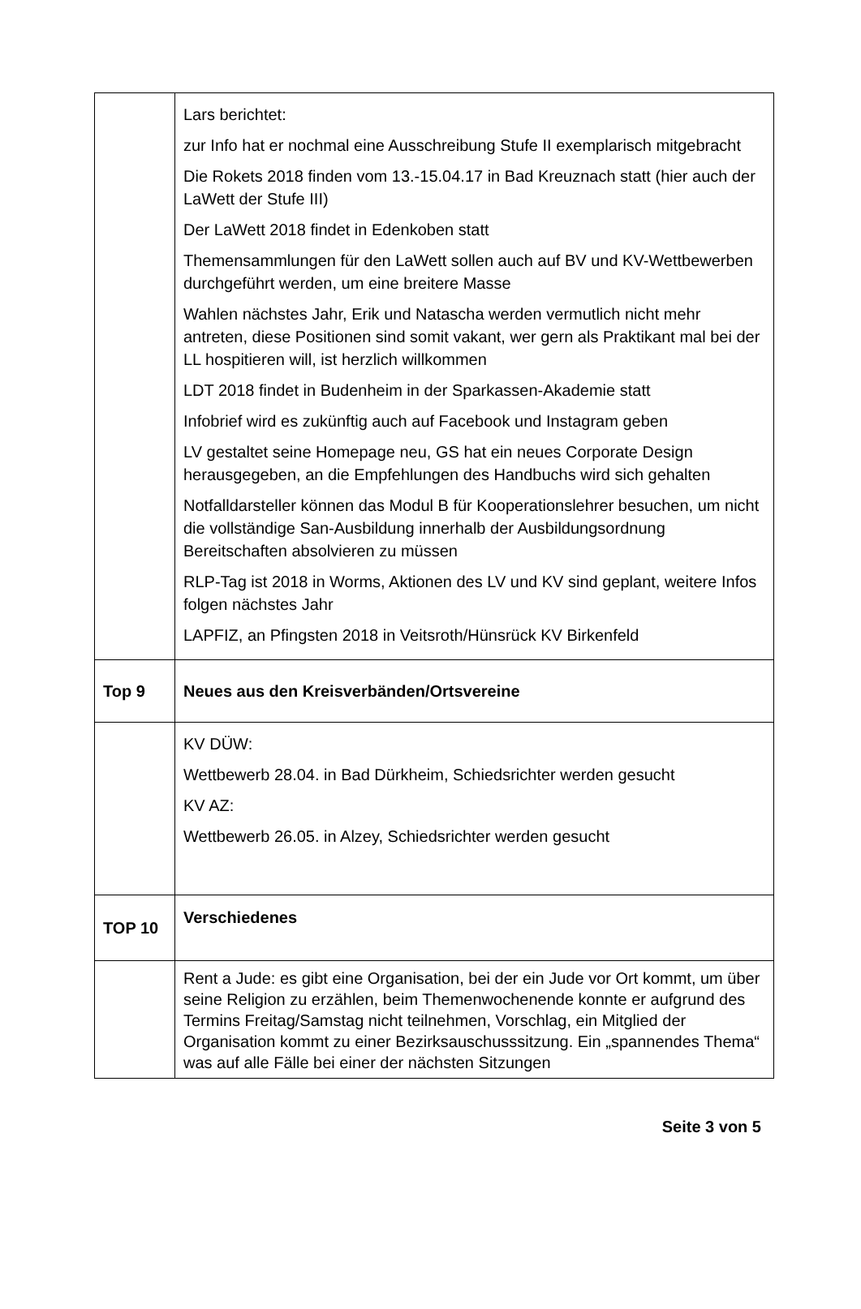| | Lars berichtet: zur Info hat er nochmal eine Ausschreibung Stufe II exemplarisch mitgebracht Die Rokets 2018 finden vom 13.-15.04.17 in Bad Kreuznach statt (hier auch der LaWett der Stufe III) Der LaWett 2018 findet in Edenkoben statt Themensammlungen für den LaWett sollen auch auf BV und KV-Wettbewerben durchgeführt werden, um eine breitere Masse Wahlen nächstes Jahr, Erik und Natascha werden vermutlich nicht mehr antreten, diese Positionen sind somit vakant, wer gern als Praktikant mal bei der LL hospitieren will, ist herzlich willkommen LDT 2018 findet in Budenheim in der Sparkassen-Akademie statt Infobrief wird es zukünftig auch auf Facebook und Instagram geben LV gestaltet seine Homepage neu, GS hat ein neues Corporate Design herausgegeben, an die Empfehlungen des Handbuchs wird sich gehalten Notfalldarsteller können das Modul B für Kooperationslehrer besuchen, um nicht die vollständige San-Ausbildung innerhalb der Ausbildungsordnung Bereitschaften absolvieren zu müssen RLP-Tag ist 2018 in Worms, Aktionen des LV und KV sind geplant, weitere Infos folgen nächstes Jahr LAPFIZ, an Pfingsten 2018 in Veitsroth/Hünsrück KV Birkenfeld |
| Top 9 | Neues aus den Kreisverbänden/Ortsvereine |
| | KV DÜW: Wettbewerb 28.04. in Bad Dürkheim, Schiedsrichter werden gesucht KV AZ: Wettbewerb 26.05. in Alzey, Schiedsrichter werden gesucht |
| TOP 10 | Verschiedenes |
| | Rent a Jude: es gibt eine Organisation, bei der ein Jude vor Ort kommt, um über seine Religion zu erzählen, beim Themenwochenende konnte er aufgrund des Termins Freitag/Samstag nicht teilnehmen, Vorschlag, ein Mitglied der Organisation kommt zu einer Bezirksauschusssitzung. Ein „spannendes Thema“ was auf alle Fälle bei einer der nächsten Sitzungen |
Seite 3 von 5